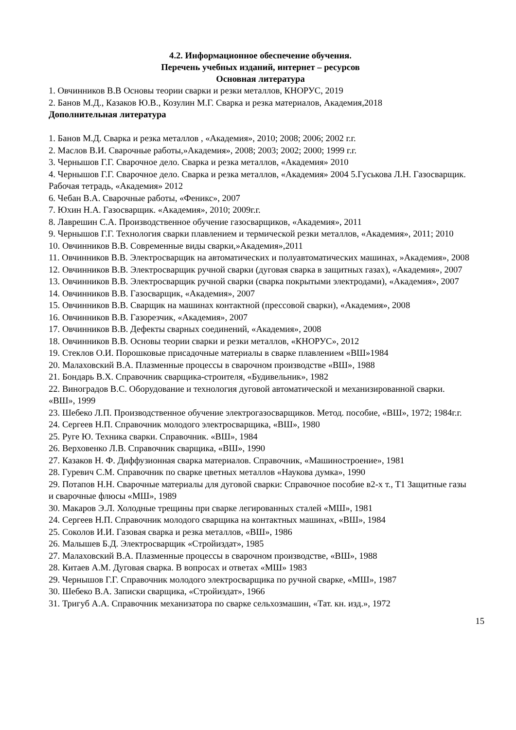4.2. Информационное обеспечение обучения.
Перечень учебных изданий, интернет – ресурсов
Основная литература
1. Овчинников В.В Основы теории сварки и резки металлов, КНОРУС, 2019
2. Банов М.Д., Казаков Ю.В., Козулин М.Г. Сварка и резка материалов, Академия,2018
Дополнительная литература
1. Банов М.Д. Сварка и резка металлов , «Академия», 2010; 2008; 2006; 2002 г.г.
2. Маслов В.И. Сварочные работы,»Академия», 2008; 2003; 2002; 2000; 1999 г.г.
3. Чернышов Г.Г. Сварочное дело. Сварка и резка металлов, «Академия» 2010
4. Чернышов Г.Г. Сварочное дело. Сварка и резка металлов, «Академия» 2004 5.Гуськова Л.Н. Газосварщик. Рабочая тетрадь, «Академия» 2012
6. Чебан В.А. Сварочные работы, «Феникс», 2007
7. Юхин Н.А. Газосварщик. «Академия», 2010; 2009г.г.
8. Лаврешин С.А. Производственное обучение газосварщиков, «Академия», 2011
9. Чернышов Г.Г. Технология сварки плавлением и термической резки металлов, «Академия», 2011; 2010
10. Овчинников В.В. Современные виды сварки,»Академия»,2011
11. Овчинников В.В. Электросварщик на автоматических и полуавтоматических машинах, »Академия», 2008
12. Овчинников В.В. Электросварщик ручной сварки (дуговая сварка в защитных газах), «Академия», 2007
13. Овчинников В.В. Электросварщик ручной сварки (сварка покрытыми электродами), «Академия», 2007
14. Овчинников В.В. Газосварщик, «Академия», 2007
15. Овчинников В.В. Сварщик на машинах контактной (прессовой сварки), «Академия», 2008
16. Овчинников В.В. Газорезчик, «Академия», 2007
17. Овчинников В.В. Дефекты сварных соединений, «Академия», 2008
18. Овчинников В.В. Основы теории сварки и резки металлов, «КНОРУС», 2012
19. Стеклов О.И. Порошковые присадочные материалы в сварке плавлением «ВШ»1984
20. Малаховский В.А. Плазменные процессы в сварочном производстве «ВШ», 1988
21. Бондарь В.Х. Справочник сварщика-строителя, «Будивельник», 1982
22. Виноградов В.С. Оборудование и технология дуговой автоматической и механизированной сварки. «ВШ», 1999
23. Шебеко Л.П. Производственное обучение электрогазосварщиков. Метод. пособие, «ВШ», 1972; 1984г.г.
24. Сергеев Н.П. Справочник молодого электросварщика, «ВШ», 1980
25. Руге Ю. Техника сварки. Справочник. «ВШ», 1984
26. Верховенко Л.В. Справочник сварщика, «ВШ», 1990
27. Казаков Н. Ф. Диффузионная сварка материалов. Справочник, «Машиностроение», 1981
28. Гуревич С.М. Справочник по сварке цветных металлов «Наукова думка», 1990
29. Потапов Н.Н. Сварочные материалы для дуговой сварки: Справочное пособие в2-х т., Т1 Защитные газы и сварочные флюсы «МШ», 1989
30. Макаров Э.Л. Холодные трещины при сварке легированных сталей «МШ», 1981
24. Сергеев Н.П. Справочник молодого сварщика на контактных машинах, «ВШ», 1984
25. Соколов И.И. Газовая сварка и резка металлов, «ВШ», 1986
26. Малышев Б.Д. Электросварщик «Стройиздат», 1985
27. Малаховский В.А. Плазменные процессы в сварочном производстве, «ВШ», 1988
28. Китаев А.М. Дуговая сварка. В вопросах и ответах «МШ» 1983
29. Чернышов Г.Г. Справочник молодого электросварщика по ручной сварке, «МШ», 1987
30. Шебеко В.А. Записки сварщика, «Стройиздат», 1966
31. Тригуб А.А. Справочник механизатора по сварке сельхозмашин, «Тат. кн. изд.», 1972
15